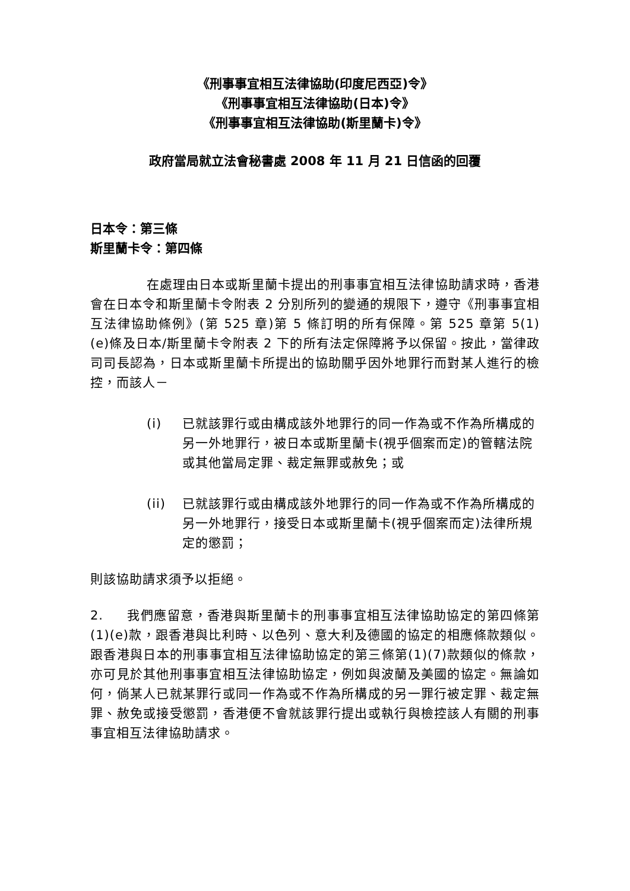《刑事事宜相互法律協助(印度尼西亞)令》
《刑事事宜相互法律協助(日本)令》
《刑事事宜相互法律協助(斯里蘭卡)令》
政府當局就立法會秘書處 2008 年 11 月 21 日信函的回覆
日本令：第三條
斯里蘭卡令：第四條
在處理由日本或斯里蘭卡提出的刑事事宜相互法律協助請求時，香港會在日本令和斯里蘭卡令附表 2 分別所列的變通的規限下，遵守《刑事事宜相互法律協助條例》(第 525 章)第 5 條訂明的所有保障。第 525 章第 5(1)(e)條及日本/斯里蘭卡令附表 2 下的所有法定保障將予以保留。按此，當律政司司長認為，日本或斯里蘭卡所提出的協助關乎因外地罪行而對某人進行的檢控，而該人－
(i) 已就該罪行或由構成該外地罪行的同一作為或不作為所構成的另一外地罪行，被日本或斯里蘭卡(視乎個案而定)的管轄法院或其他當局定罪、裁定無罪或赦免；或
(ii) 已就該罪行或由構成該外地罪行的同一作為或不作為所構成的另一外地罪行，接受日本或斯里蘭卡(視乎個案而定)法律所規定的懲罰；
則該協助請求須予以拒絕。
2. 我們應留意，香港與斯里蘭卡的刑事事宜相互法律協助協定的第四條第(1)(e)款，跟香港與比利時、以色列、意大利及德國的協定的相應條款類似。跟香港與日本的刑事事宜相互法律協助協定的第三條第(1)(7)款類似的條款，亦可見於其他刑事事宜相互法律協助協定，例如與波蘭及美國的協定。無論如何，倘某人已就某罪行或同一作為或不作為所構成的另一罪行被定罪、裁定無罪、赦免或接受懲罰，香港便不會就該罪行提出或執行與檢控該人有關的刑事事宜相互法律協助請求。